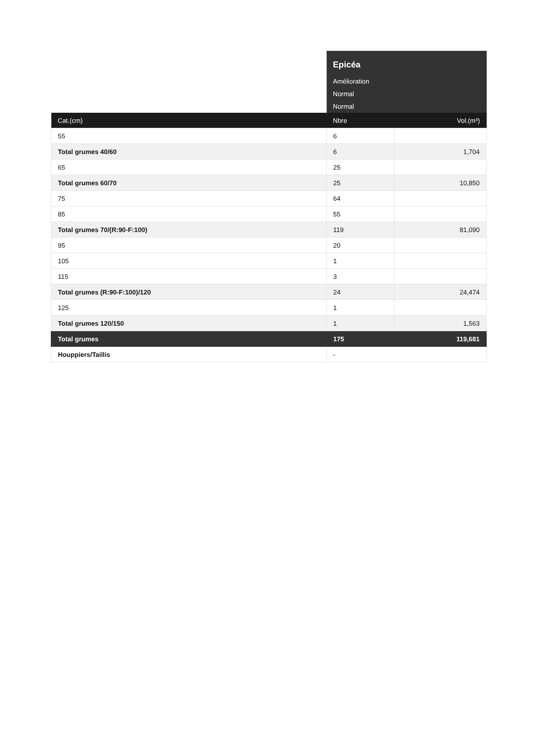| | Epicéa | |
| | Amélioration | |
| | Normal | |
| | Normal | |
| Cat.(cm) | Nbre | Vol.(m³) |
| 55 | 6 | |
| Total grumes 40/60 | 6 | 1,704 |
| 65 | 25 | |
| Total grumes 60/70 | 25 | 10,850 |
| 75 | 64 | |
| 85 | 55 | |
| Total grumes 70/(R:90-F:100) | 119 | 81,090 |
| 95 | 20 | |
| 105 | 1 | |
| 115 | 3 | |
| Total grumes (R:90-F:100)/120 | 24 | 24,474 |
| 125 | 1 | |
| Total grumes 120/150 | 1 | 1,563 |
| Total grumes | 175 | 119,681 |
| Houppiers/Taillis | - | |